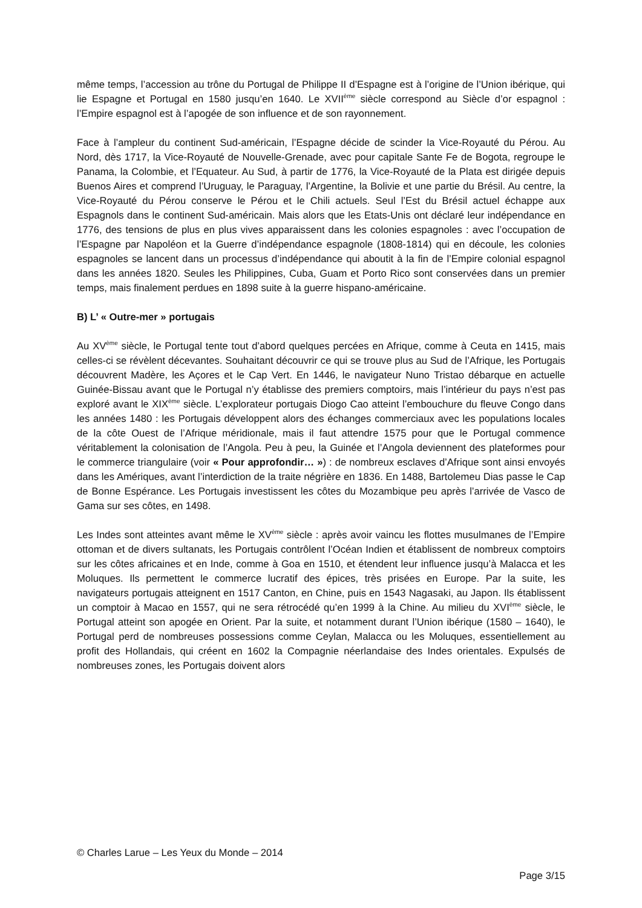même temps, l’accession au trône du Portugal de Philippe II d’Espagne est à l’origine de l’Union ibérique, qui lie Espagne et Portugal en 1580 jusqu’en 1640. Le XVII<sup>ème</sup> siècle correspond au Siècle d’or espagnol : l’Empire espagnol est à l’apogée de son influence et de son rayonnement.
Face à l’ampleur du continent Sud-américain, l’Espagne décide de scinder la Vice-Royauté du Pérou. Au Nord, dès 1717, la Vice-Royauté de Nouvelle-Grenade, avec pour capitale Sante Fe de Bogota, regroupe le Panama, la Colombie, et l’Equateur. Au Sud, à partir de 1776, la Vice-Royauté de la Plata est dirigée depuis Buenos Aires et comprend l’Uruguay, le Paraguay, l’Argentine, la Bolivie et une partie du Brésil. Au centre, la Vice-Royauté du Pérou conserve le Pérou et le Chili actuels. Seul l’Est du Brésil actuel échappe aux Espagnols dans le continent Sud-américain. Mais alors que les Etats-Unis ont déclaré leur indépendance en 1776, des tensions de plus en plus vives apparaissent dans les colonies espagnoles : avec l’occupation de l’Espagne par Napoléon et la Guerre d’indépendance espagnole (1808-1814) qui en découle, les colonies espagnoles se lancent dans un processus d’indépendance qui aboutit à la fin de l’Empire colonial espagnol dans les années 1820. Seules les Philippines, Cuba, Guam et Porto Rico sont conservées dans un premier temps, mais finalement perdues en 1898 suite à la guerre hispano-américaine.
B) L’ « Outre-mer » portugais
Au XV<sup>ème</sup> siècle, le Portugal tente tout d’abord quelques percées en Afrique, comme à Ceuta en 1415, mais celles-ci se révèlent décevantes. Souhaitant découvrir ce qui se trouve plus au Sud de l’Afrique, les Portugais découvrent Madère, les Açores et le Cap Vert. En 1446, le navigateur Nuno Tristao débarque en actuelle Guinée-Bissau avant que le Portugal n’y établisse des premiers comptoirs, mais l’intérieur du pays n’est pas exploré avant le XIX<sup>ème</sup> siècle. L’explorateur portugais Diogo Cao atteint l’embouchure du fleuve Congo dans les années 1480 : les Portugais développent alors des échanges commerciaux avec les populations locales de la côte Ouest de l’Afrique méridionale, mais il faut attendre 1575 pour que le Portugal commence véritablement la colonisation de l’Angola. Peu à peu, la Guinée et l’Angola deviennent des plateformes pour le commerce triangulaire (voir « Pour approfondir… ») : de nombreux esclaves d’Afrique sont ainsi envoyés dans les Amériques, avant l’interdiction de la traite négrière en 1836. En 1488, Bartolemeu Dias passe le Cap de Bonne Espérance. Les Portugais investissent les côtes du Mozambique peu après l’arrivée de Vasco de Gama sur ses côtes, en 1498.
Les Indes sont atteintes avant même le XV<sup>ème</sup> siècle : après avoir vaincu les flottes musulmanes de l’Empire ottoman et de divers sultanats, les Portugais contrôlent l’Océan Indien et établissent de nombreux comptoirs sur les côtes africaines et en Inde, comme à Goa en 1510, et étendent leur influence jusqu’à Malacca et les Moluques. Ils permettent le commerce lucratif des épices, très prisées en Europe. Par la suite, les navigateurs portugais atteignent en 1517 Canton, en Chine, puis en 1543 Nagasaki, au Japon. Ils établissent un comptoir à Macao en 1557, qui ne sera rétrocédé qu’en 1999 à la Chine. Au milieu du XVI<sup>ème</sup> siècle, le Portugal atteint son apogée en Orient. Par la suite, et notamment durant l’Union ibérique (1580 – 1640), le Portugal perd de nombreuses possessions comme Ceylan, Malacca ou les Moluques, essentiellement au profit des Hollandais, qui créent en 1602 la Compagnie néerlandaise des Indes orientales. Expulsés de nombreuses zones, les Portugais doivent alors
© Charles Larue – Les Yeux du Monde – 2014
Page 3/15